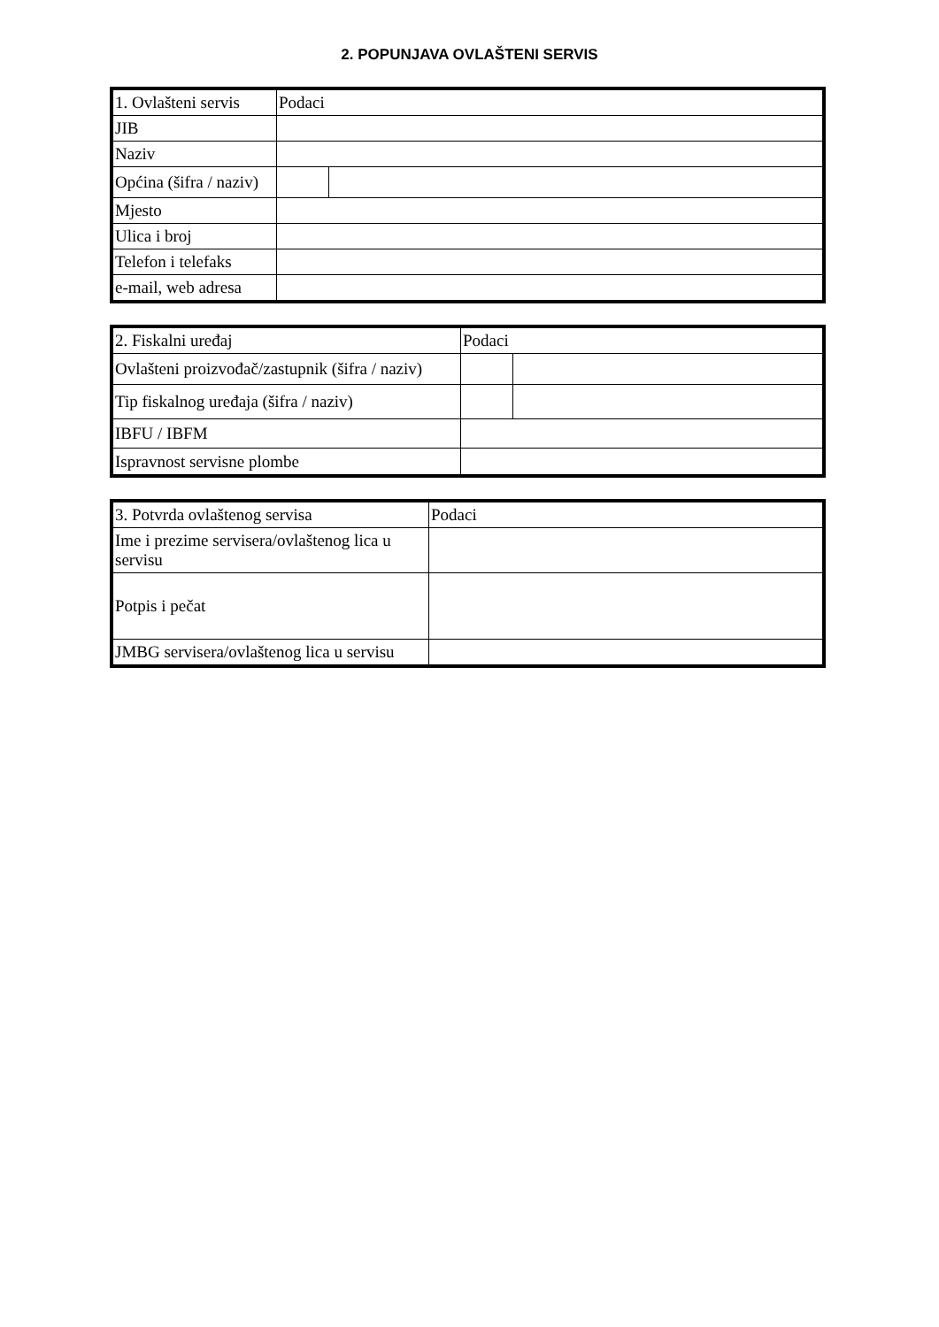2. POPUNJAVA OVLAŠTENI SERVIS
| 1. Ovlašteni servis | Podaci | |
| JIB | | |
| Naziv | | |
| Općina (šifra / naziv) | | |
| Mjesto | | |
| Ulica i broj | | |
| Telefon i telefaks | | |
| e-mail, web adresa | | |
| 2. Fiskalni uređaj | Podaci | |
| Ovlašteni proizvođač/zastupnik (šifra / naziv) | | |
| Tip fiskalnog uređaja (šifra / naziv) | | |
| IBFU / IBFM | | |
| Ispravnost servisne plombe | | |
| 3. Potvrda ovlaštenog servisa | Podaci |
| Ime i prezime servisera/ovlaštenog lica u servisu | |
| Potpis i pečat | |
| JMBG servisera/ovlaštenog lica u servisu | |